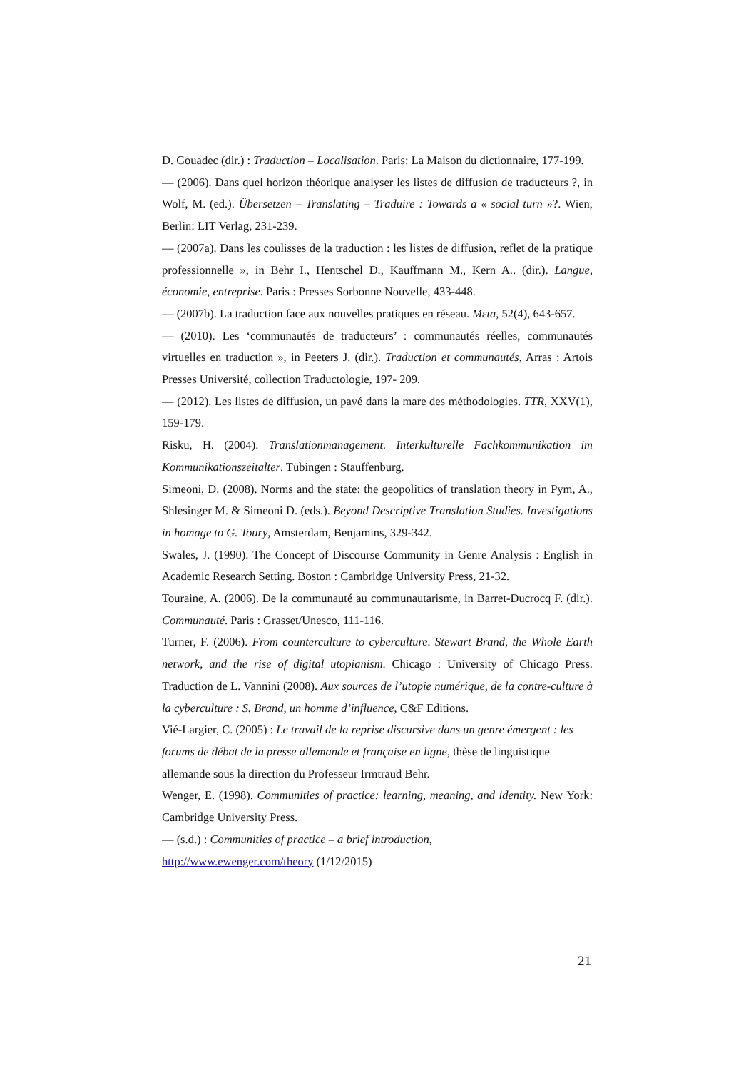D. Gouadec (dir.) : Traduction – Localisation. Paris: La Maison du dictionnaire, 177-199.
— (2006). Dans quel horizon théorique analyser les listes de diffusion de traducteurs ?, in Wolf, M. (ed.). Übersetzen – Translating – Traduire : Towards a « social turn »?. Wien, Berlin: LIT Verlag, 231-239.
— (2007a). Dans les coulisses de la traduction : les listes de diffusion, reflet de la pratique professionnelle », in Behr I., Hentschel D., Kauffmann M., Kern A.. (dir.). Langue, économie, entreprise. Paris : Presses Sorbonne Nouvelle, 433-448.
— (2007b). La traduction face aux nouvelles pratiques en réseau. Mεta, 52(4), 643-657.
— (2010). Les ‘communautés de traducteurs’ : communautés réelles, communautés virtuelles en traduction », in Peeters J. (dir.). Traduction et communautés, Arras : Artois Presses Université, collection Traductologie, 197- 209.
— (2012). Les listes de diffusion, un pavé dans la mare des méthodologies. TTR, XXV(1), 159-179.
Risku, H. (2004). Translationmanagement. Interkulturelle Fachkommunikation im Kommunikationszeitalter. Tübingen : Stauffenburg.
Simeoni, D. (2008). Norms and the state: the geopolitics of translation theory in Pym, A., Shlesinger M. & Simeoni D. (eds.). Beyond Descriptive Translation Studies. Investigations in homage to G. Toury, Amsterdam, Benjamins, 329-342.
Swales, J. (1990). The Concept of Discourse Community in Genre Analysis : English in Academic Research Setting. Boston : Cambridge University Press, 21-32.
Touraine, A. (2006). De la communauté au communautarisme, in Barret-Ducrocq F. (dir.). Communauté. Paris : Grasset/Unesco, 111-116.
Turner, F. (2006). From counterculture to cyberculture. Stewart Brand, the Whole Earth network, and the rise of digital utopianism. Chicago : University of Chicago Press. Traduction de L. Vannini (2008). Aux sources de l’utopie numérique, de la contre-culture à la cyberculture : S. Brand, un homme d’influence, C&F Editions.
Vié-Largier, C. (2005) : Le travail de la reprise discursive dans un genre émergent : les forums de débat de la presse allemande et française en ligne, thèse de linguistique allemande sous la direction du Professeur Irmtraud Behr.
Wenger, E. (1998). Communities of practice: learning, meaning, and identity. New York: Cambridge University Press.
— (s.d.) : Communities of practice – a brief introduction,
http://www.ewenger.com/theory (1/12/2015)
21